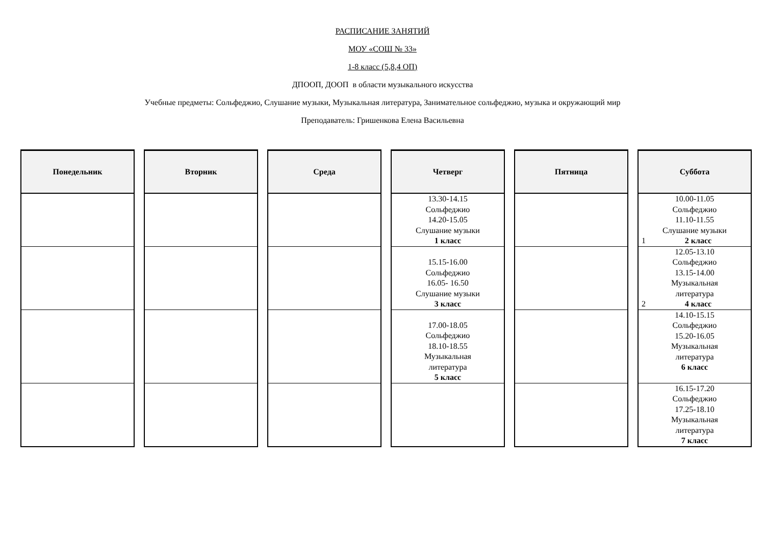РАСПИСАНИЕ ЗАНЯТИЙ
МОУ «СОШ № 33»
1-8 класс (5,8,4 ОП)
ДПООП, ДООП в области музыкального искусства
Учебные предметы: Сольфеджио, Слушание музыки, Музыкальная литература, Занимательное сольфеджио, музыка и окружающий мир
Преподаватель: Гришенкова Елена Васильевна
| Понедельник | Вторник | Среда | Четверг | Пятница | Суббота |
| --- | --- | --- | --- | --- | --- |
| | | | 13.30-14.15 Сольфеджио 14.20-15.05 Слушание музыки 1 класс | | 10.00-11.05 Сольфеджио 11.10-11.55 Слушание музыки 1 2 класс |
| | | | 15.15-16.00 Сольфеджио 16.05- 16.50 Слушание музыки 3 класс | | 12.05-13.10 Сольфеджио 13.15-14.00 Музыкальная литература 2 4 класс |
| | | | 17.00-18.05 Сольфеджио 18.10-18.55 Музыкальная литература 5 класс | | 14.10-15.15 Сольфеджио 15.20-16.05 Музыкальная литература 6 класс |
| | | | | | 16.15-17.20 Сольфеджио 17.25-18.10 Музыкальная литература 7 класс |